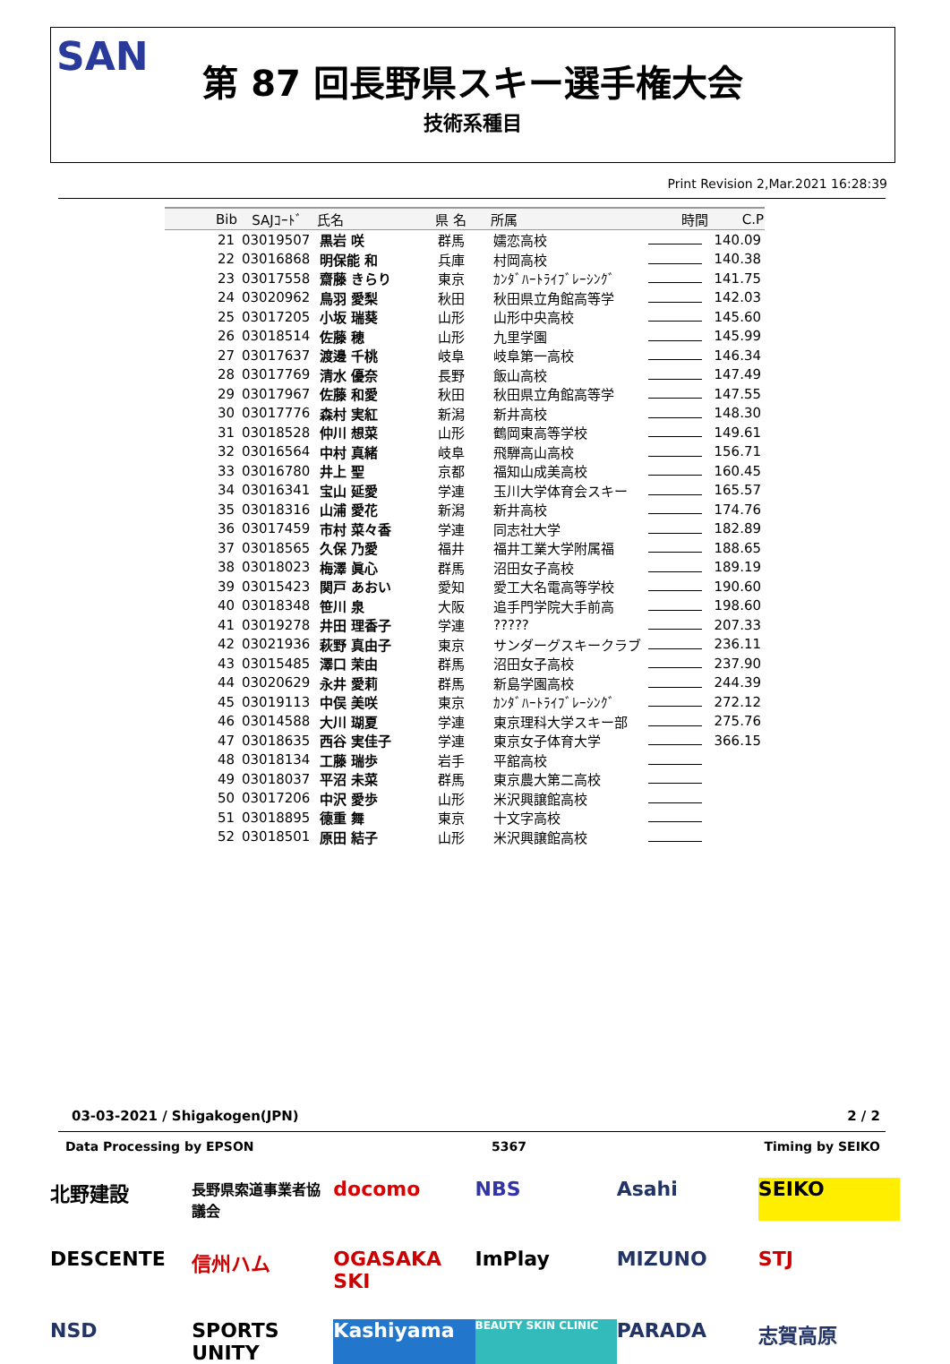SAN
第 87 回長野県スキー選手権大会
技術系種目
Print Revision 2,Mar.2021 16:28:39
| Bib | SAJｺｰﾄﾞ | 氏名 | 県 名 | 所属 | 時間 | C.P |
| --- | --- | --- | --- | --- | --- | --- |
| 21 | 03019507 | 黒岩 咲 | 群馬 | 嬬恋高校 | | 140.09 |
| 22 | 03016868 | 明保能 和 | 兵庫 | 村岡高校 | | 140.38 |
| 23 | 03017558 | 齋藤 きらり | 東京 | ｶﾝﾀﾞﾊｰﾄﾗｲﾌﾞﾚｰｼﾝｸﾞ | | 141.75 |
| 24 | 03020962 | 鳥羽 愛梨 | 秋田 | 秋田県立角館高等学 | | 142.03 |
| 25 | 03017205 | 小坂 瑞葵 | 山形 | 山形中央高校 | | 145.60 |
| 26 | 03018514 | 佐藤 穂 | 山形 | 九里学園 | | 145.99 |
| 27 | 03017637 | 渡邊 千桃 | 岐阜 | 岐阜第一高校 | | 146.34 |
| 28 | 03017769 | 清水 優奈 | 長野 | 飯山高校 | | 147.49 |
| 29 | 03017967 | 佐藤 和愛 | 秋田 | 秋田県立角館高等学 | | 147.55 |
| 30 | 03017776 | 森村 実紅 | 新潟 | 新井高校 | | 148.30 |
| 31 | 03018528 | 仲川 想菜 | 山形 | 鶴岡東高等学校 | | 149.61 |
| 32 | 03016564 | 中村 真緒 | 岐阜 | 飛騨高山高校 | | 156.71 |
| 33 | 03016780 | 井上 聖 | 京都 | 福知山成美高校 | | 160.45 |
| 34 | 03016341 | 宝山 延愛 | 学連 | 玉川大学体育会スキー | | 165.57 |
| 35 | 03018316 | 山浦 愛花 | 新潟 | 新井高校 | | 174.76 |
| 36 | 03017459 | 市村 菜々香 | 学連 | 同志社大学 | | 182.89 |
| 37 | 03018565 | 久保 乃愛 | 福井 | 福井工業大学附属福 | | 188.65 |
| 38 | 03018023 | 梅澤 眞心 | 群馬 | 沼田女子高校 | | 189.19 |
| 39 | 03015423 | 関戸 あおい | 愛知 | 愛工大名電高等学校 | | 190.60 |
| 40 | 03018348 | 笹川 泉 | 大阪 | 追手門学院大手前高 | | 198.60 |
| 41 | 03019278 | 井田 理香子 | 学連 | ????? | | 207.33 |
| 42 | 03021936 | 萩野 真由子 | 東京 | サンダーグスキークラブ | | 236.11 |
| 43 | 03015485 | 澤口 茉由 | 群馬 | 沼田女子高校 | | 237.90 |
| 44 | 03020629 | 永井 愛莉 | 群馬 | 新島学園高校 | | 244.39 |
| 45 | 03019113 | 中俣 美咲 | 東京 | ｶﾝﾀﾞﾊｰﾄﾗｲﾌﾞﾚｰｼﾝｸﾞ | | 272.12 |
| 46 | 03014588 | 大川 瑚夏 | 学連 | 東京理科大学スキー部 | | 275.76 |
| 47 | 03018635 | 西谷 実佳子 | 学連 | 東京女子体育大学 | | 366.15 |
| 48 | 03018134 | 工藤 瑞歩 | 岩手 | 平舘高校 | | |
| 49 | 03018037 | 平沼 未菜 | 群馬 | 東京農大第二高校 | | |
| 50 | 03017206 | 中沢 愛歩 | 山形 | 米沢興譲館高校 | | |
| 51 | 03018895 | 德重 舞 | 東京 | 十文字高校 | | |
| 52 | 03018501 | 原田 結子 | 山形 | 米沢興譲館高校 | | |
03-03-2021 / Shigakogen(JPN) 2 / 2
Data Processing by EPSON 5367 Timing by SEIKO
北野建設 長野県索道事業者協議会 docomo NBS Asahi SEIKO DESCENTE 信州ハム OGASAKA SKI ImPlay MIZUNO STJ NSD SPORTS UNITY Kashiyama BEAUTY SKIN CLINIC PARADA 志賀高原